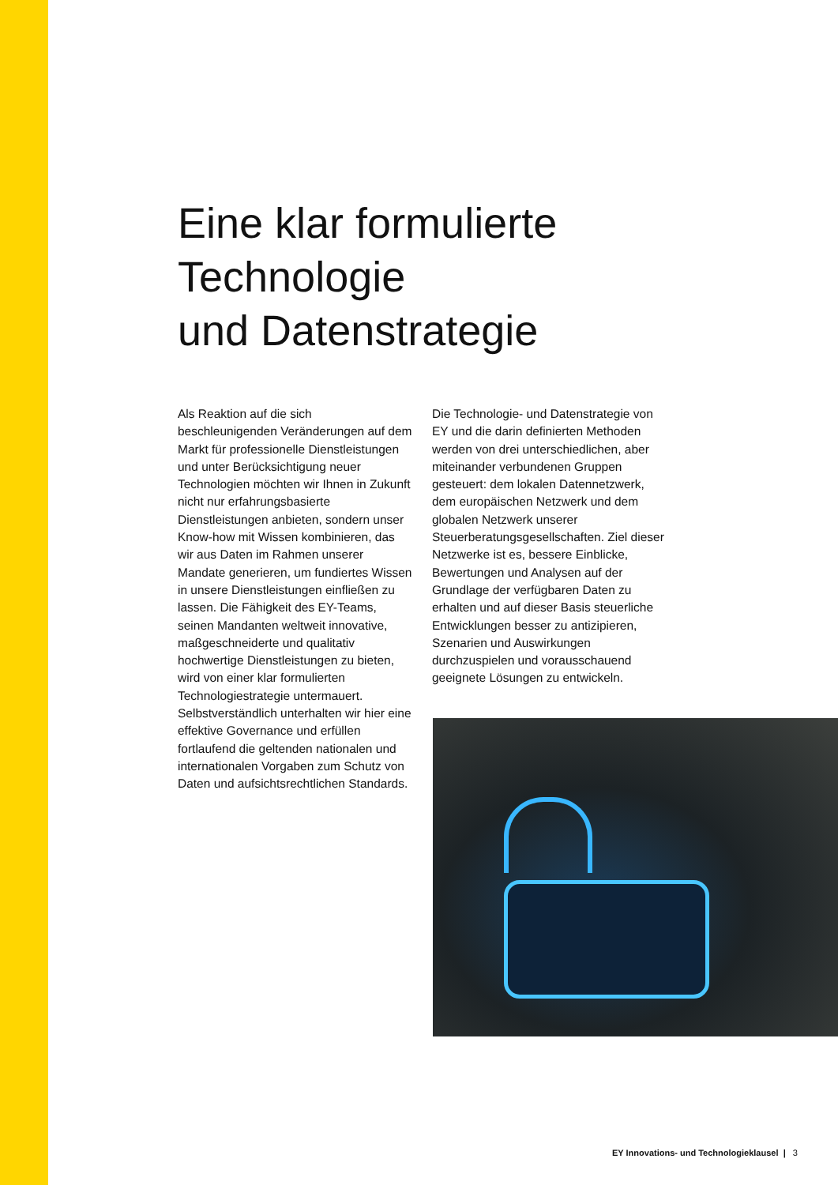Eine klar formulierte
Technologie
und Datenstrategie
Als Reaktion auf die sich beschleunigenden Veränderungen auf dem Markt für professionelle Dienstleistungen und unter Berücksichtigung neuer Technologien möchten wir Ihnen in Zukunft nicht nur erfahrungsbasierte Dienstleistungen anbieten, sondern unser Know-how mit Wissen kombinieren, das wir aus Daten im Rahmen unserer Mandate generieren, um fundiertes Wissen in unsere Dienstleistungen einfließen zu lassen. Die Fähigkeit des EY-Teams, seinen Mandanten weltweit innovative, maßgeschneiderte und qualitativ hochwertige Dienstleistungen zu bieten, wird von einer klar formulierten Technologiestrategie untermauert. Selbstverständlich unterhalten wir hier eine effektive Governance und erfüllen fortlaufend die geltenden nationalen und internationalen Vorgaben zum Schutz von Daten und aufsichtsrechtlichen Standards.
Die Technologie- und Datenstrategie von EY und die darin definierten Methoden werden von drei unterschiedlichen, aber miteinander verbundenen Gruppen gesteuert: dem lokalen Datennetzwerk, dem europäischen Netzwerk und dem globalen Netzwerk unserer Steuerberatungsgesellschaften. Ziel dieser Netzwerke ist es, bessere Einblicke, Bewertungen und Analysen auf der Grundlage der verfügbaren Daten zu erhalten und auf dieser Basis steuerliche Entwicklungen besser zu antizipieren, Szenarien und Auswirkungen durchzuspielen und vorausschauend geeignete Lösungen zu entwickeln.
EY Innovations- und Technologieklausel | 3